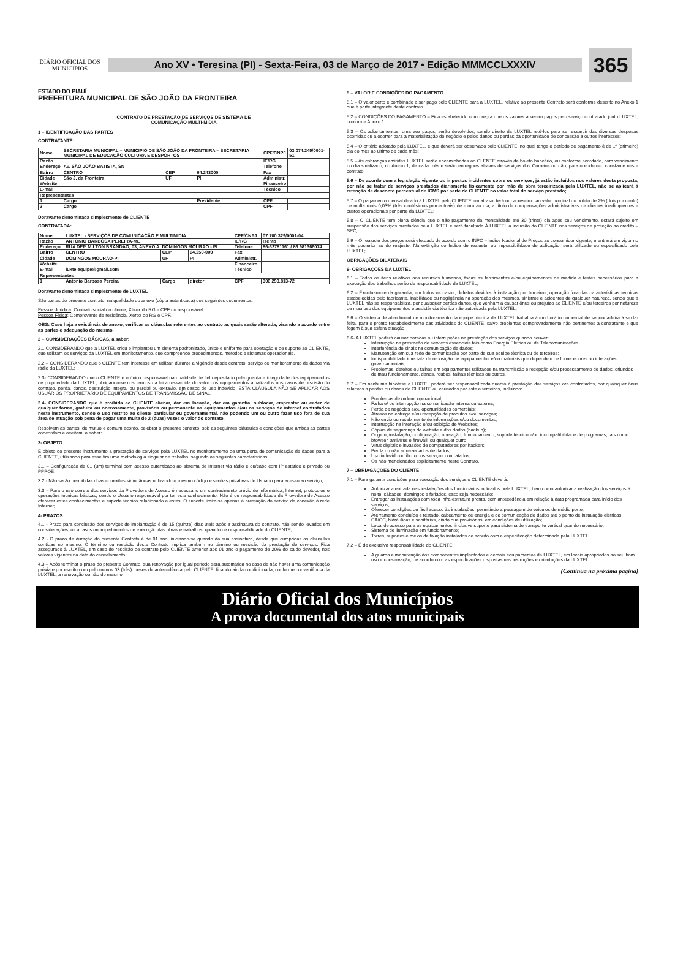DIÁRIO OFICIAL DOS MUNICÍPIOS
Ano XV • Teresina (PI) - Sexta-Feira, 03 de Março de 2017 • Edição MMMCCLXXXIV
365
ESTADO DO PIAUÍ
PREFEITURA MUNICIPAL DE SÃO JOÃO DA FRONTEIRA
CONTRATO DE PRESTAÇÃO DE SERVIÇOS DE SISTEMA DE
COMUNICAÇÃO MULTI-MÍDIA
1 – IDENTIFICAÇÃO DAS PARTES
CONTRATANTE:
| Nome | SECRETARIA MUNICIPAL – MUNICIPIO DE SÃO JOÃO DA FRONTEIRA – SECRETARIA MUNICIPAL DE EDUCAÇÃO CULTURA E DESPORTOS | | | CPF/CNPJ | 03.074.245/0001-51 |
| Razão | | | | IE/RG | |
| Endereço | AV. SÃO JOÃO BATISTA, SN | | | Telefone | |
| Bairro | CENTRO | CEP | 64.243000 | Fax | |
| Cidade | São J. da Fronteira | UF | PI | Administr. | |
| Website | | | | Financeiro | |
| E-mail | | | | Técnico | |
| Representantes | | | | | |
| 1 | Cargo | | Presidente | CPF | |
| 2 | Cargo | | | CPF | |
Doravante denominada simplesmente de CLIENTE
CONTRATADA:
| Nome | LUXTEL - SERVIÇOS DE COMUNICAÇÃO E MULTIMIDIA | | | CPF/CNPJ | 07.700.329/0001-04 |
| Razão | ANTONIO BARBOSA PEREIRA-ME | | | IE/RG | Isento |
| Endereço | RUA DEP. MILTON BRANDÃO, 03, ANEXO A, DOMINGOS MOURÃO - PI | | | Telefone | 86-32781161 / 86 981366074 |
| Bairro | CENTRO | CEP | 64.250-000 | Fax | |
| Cidade | DOMINGOS MOURÃO-PI | UF | PI | Administr. | |
| Website | | | | Financeiro | |
| E-mail | luxtelequipe@gmail.com | | | Técnico | |
| Representantes | | | | | |
| 1 | Antonio Barbosa Pereira | Cargo | diretor | CPF | 306.293.813-72 |
Doravante denominada simplesmente de LUXTEL
São partes do presente contrato, na qualidade do anexo (cópia autenticada) dos seguintes documentos:
Pessoa Jurídica: Contrato social do cliente, Xérox do RG e CPF do responsável.
Pessoa Física: Comprovante de residência, Xérox do RG e CPF.
OBS: Caso haja a existência de anexo, verificar as cláusulas referentes ao contrato as quais serão alterada, visando a acordo entre as partes e adequação do mesmo.
2 – CONSIDERAÇÕES BÁSICAS, a saber:
2.1 CONSIDERANDO que a LUXTEL criou e implantou um sistema padronizado, único e uniforme para operação e de suporte ao CLIENTE, que utilizam os serviços da LUXTEL em monitoramento, que compreende procedimentos, métodos e sistemas operacionais.
2.2 – CONSIDERANDO que o CLENTE tem interesse em utilizar, durante a vigência desde contrato, serviço de monitoramento de dados via rádio da LUXTEL;
2.3- CONSIDERANDO que o CLIENTE é o único responsável na qualidade de fiel depositário pela guarda e integridade dos equipamentos de propriedade da LUXTEL, obrigando-se nos termos da lei a ressarci-la do valor dos equipamentos atualizados nos casos de rescisão do contrato, perda, danos, destruição integral ou parcial ou extravio, em casos de uso indevido. ESTA CLÁUSULA NÃO SE APLICAR AOS USUÁRIOS PROPRIETÁRIO DE EQUIPAMENTOS DE TRANSMISSÃO DE SINAL.
2.4- CONSIDERANDO que é proibida ao CLIENTE alienar, dar em locação, dar em garantia, sublocar, emprestar ou ceder de qualquer forma, gratuita ou onerosamente, provisória ou permanente os equipamentos e/ou os serviços de internet contratados neste instrumento, sendo o uso restrito ao cliente particular ou governamental, não podendo um ou outro fazer uso fora de sua área de atuação sob pena de pagar uma multa de 2 (duas) vezes o valor do contrato.
Resolvem as partes, de mútuo e comum acordo, celebrar o presente contrato, sob as seguintes cláusulas e condições que ambas as partes concordam e aceitam, a saber:
3- OBJETO
É objeto do presente instrumento a prestação de serviços pela LUXTEL no monitoramento de uma porta de comunicação de dados para a CLIENTE, utilizando para esse fim uma metodologia singular de trabalho, segundo as seguintes características:
3.1 – Configuração de 01 (um) terminal com acesso autenticado ao sistema de Internet via rádio e ou/cabo com IP estático e privado ou PPPOE.
3.2 - Não serão permitidas duas conexões simultâneas utilizando o mesmo código e senhas privativas de Usuário para acesso ao serviço;
3.3 – Para o uso correto dos serviços da Provedora de Acesso é necessário um conhecimento prévio de informática, Internet, protocolos e operações técnicas básicas, sendo o Usuário responsável por ter este conhecimento. Não é de responsabilidade da Provedora de Acesso oferecer estes conhecimentos e suporte técnico relacionado a estes. O suporte limita-se apenas à prestação do serviço de conexão à rede Internet;
4- PRAZOS
4.1 - Prazo para conclusão dos serviços de implantação é de 15 (quinze) dias úteis após a assinatura do contrato, não sendo levados em considerações, os atrasos ou impedimentos de execução das obras e trabalhos, quando de responsabilidade do CLIENTE;
4.2 - O prazo de duração do presente Contrato é de 01 ano, iniciando-se quando da sua assinatura, desde que cumpridas as clausulas contidas no mesmo. O término ou rescisão deste Contrato implica também no término ou rescisão da prestação de serviços. Fica assegurado à LUXTEL, em caso de rescisão de contrato pelo CLIENTE anterior aos 01 ano o pagamento de 20% do saldo devedor, nos valores vigentes na data do cancelamento.
4.3 – Após terminar o prazo do presente Contrato, sua renovação por igual período será automática no caso de não haver uma comunicação prévia e por escrito com pelo menos 03 (três) meses de antecedência pelo CLIENTE, ficando ainda condicionada, conforme conveniência da LUXTEL, a renovação ou não do mesmo.
5 – VALOR E CONDIÇÕES DO PAGAMENTO
5.1 – O valor certo e combinado a ser pago pelo CLIENTE para a LUXTEL, relativo ao presente Contrato será conforme descrito no Anexo 1 que é parte integrante deste contrato.
5.2 – CONDIÇÕES DO PAGAMENTO – Fica estabelecido como regra que os valores a serem pagos pelo serviço contratado junto LUXTEL, conforme Anexo 1:
5.3 – Os adiantamentos, uma vez pagos, serão devolvidos, sendo direito da LUXTEL retê-los para se ressarcir das diversas despesas ocorridas ou a ocorrer para a materialização do negócio e pelos danos ou perdas da oportunidade de concessão a outros interesses;
5.4 – O critério adotado pela LUXTEL, e que deverá ser observado pelo CLIENTE, no qual tange o período de pagamento é de 1º (primeiro) dia do mês ao último de cada mês;
5.5 – As cobranças emitidas LUXTEL serão encaminhadas ao CLENTE através de boleto bancário, ou conforme acordado, com vencimento no dia sinalizado, no Anexo 1, de cada mês e serão entregues através de serviços dos Correios ou não, para o endereço constante neste contrato;
5.6 – De acordo com a legislação vigente os impostos incidentes sobre os serviços, já estão incluídos nos valores desta proposta, por não se tratar de serviços prestados diariamente fisicamente por mão de obra terceirizada pela LUXTEL, não se aplicará à retenção de desconto percentual de ICMS por parte do CLIENTE no valor total do serviço prestado;
5.7 – O pagamento mensal devido à LUXTEL pelo CLIENTE em atraso, terá um acréscimo ao valor nominal do boleto de 2% (dois por cento) de multa mais 0,03% (três centésimos percentuais) de mora ao dia, a título de compensações administrativas de clientes inadimplentes e custos operacionais por parte da LUXTEL;
5.8 – O CLIENTE tem plena ciência que o não pagamento da mensalidade até 30 (trinta) dia após seu vencimento, estará sujeito em suspensão dos serviços prestados pela LUXTEL e será facultada À LUXTEL a inclusão do CLIENTE nos serviços de proteção ao crédito – SPC;
5.9 – O reajuste dos preços será efetuado de acordo com o INPC – Índice Nacional de Preços ao consumidor vigente, e entrará em vigor no mês posterior ao do reajuste. Na extinção do Índice de reajuste, ou impossibilidade de aplicação, será utilizado ou especificado pela LUXTEL;
OBRIGAÇÕES BILATERAIS
6- OBRIGAÇÕES DA LUXTEL
6.1 – Todos os itens relativos aos recursos humanos, todas as ferramentas e/ou equipamentos de medida e testes necessários para a execução dos trabalhos serão de responsabilidade da LUXTEL;
6.2 – Excetuam-se da garantia, em todos os casos, defeitos devidos à instalação por terceiros, operação fora das características técnicas estabelecidas pelo fabricante, inabilidade ou negligência na operação dos mesmos, sinistros e acidentes de qualquer natureza, sendo que a LUXTEL não se responsabiliza, por quaisquer perdas danos, que venham a causar ônus ou prejuízo ao CLIENTE e/ou terceiros por natureza de mau uso dos equipamentos e assistência técnica não autorizada pela LUXTEL;
6.6 – O sistema de atendimento e monitoramento da equipe técnica da LUXTEL trabalhará em horário comercial de segunda-feira à sexta-feira, para o pronto restabelecimento das atividades do CLIENTE, salvo problemas comprovadamente não pertinentes à contratante e que fogem à sua esfera atuação.
6.6- A LUXTEL poderá causar paradas ou interrupções na prestação dos serviços quando houver:
Interrupção na prestação de serviços essenciais tais como Energia Elétrica ou de Telecomunicações;
Interferência de sinais na comunicação de dados;
Manutenção em sua rede de comunicação por parte de sua equipe técnica ou de terceiros;
Indisponibilidade imediata de reposição de equipamentos e/ou materiais que dependem de fornecedores ou interações governamentais;
Problemas, defeitos ou falhas em equipamentos utilizados na transmissão e recepção e/ou processamento de dados, oriundos de mau funcionamento, danos, roubos, falhas técnicas ou outros.
6.7 – Em nenhuma hipótese a LUXTEL poderá ser responsabilizada quanto à prestação dos serviços ora contratados, por quaisquer ônus relativos a perdas ou danos do CLIENTE ou causados por este a terceiros, incluindo:
Problemas de ordem, operacional;
Falha e/ ou interrupção na comunicação interna ou externa;
Perda de negócios e/ou oportunidades comerciais;
Atrasos na entrega e/ou recepção de produtos e/ou serviços;
Não envio ou recebimento de informações e/ou documentos;
Interrupção na interação e/ou exibição de Websites;
Cópias de segurança do website e dos dados (backup);
Origem, instalação, configuração, operação, funcionamento, suporte técnico e/ou incompatibilidade de programas, tais como browser, antivírus e firewall, ou qualquer outro;
Vírus digitais e invasões de computadores por hackers;
Perda ou não armazenados de dados;
Uso indevido ou ilícito dos serviços contratados;
Os não mencionados explicitamente neste Contrato.
7 – OBRIAGAÇÕES DO CLIENTE
7.1 – Para garantir condições para execução dos serviços o CLIENTE deverá:
Autorizar a entrada nas instalações dos funcionários indicados pela LUXTEL, bem como autorizar a realização dos serviços à noite, sábados, domingos e feriados, caso seja necessário;
Entregar as instalações com toda infra-estrutura pronta, com antecedência em relação à data programada para início dos serviços;
Oferecer condições de fácil acesso às instalações, permitindo a passagem de veículos de médio porte;
Aterramento concluído e testado, cabeamento de energia e de comunicação de dados até o ponto de instalação elétricas CA/CC, hidráulicas e sanitárias, ainda que provisórias, em condições de utilização;
Local de acesso para os equipamentos, inclusive suporte para sistema de transporte vertical quando necessário;
Sistema de iluminação em funcionamento;
Torres, suportes e meios de fixação instalados de acordo com a especificação determinada pela LUXTEL.
7.2 – É de exclusiva responsabilidade do CLIENTE:
A guarda e manutenção dos componentes implantados e demais equipamentos da LUXTEL, em locais apropriados ao seu bom uso e conservação, de acordo com as especificações dispostas nas instruções e orientações da LUXTEL;
(Continua na próxima página)
Diário Oficial dos Municípios
A prova documental dos atos municipais